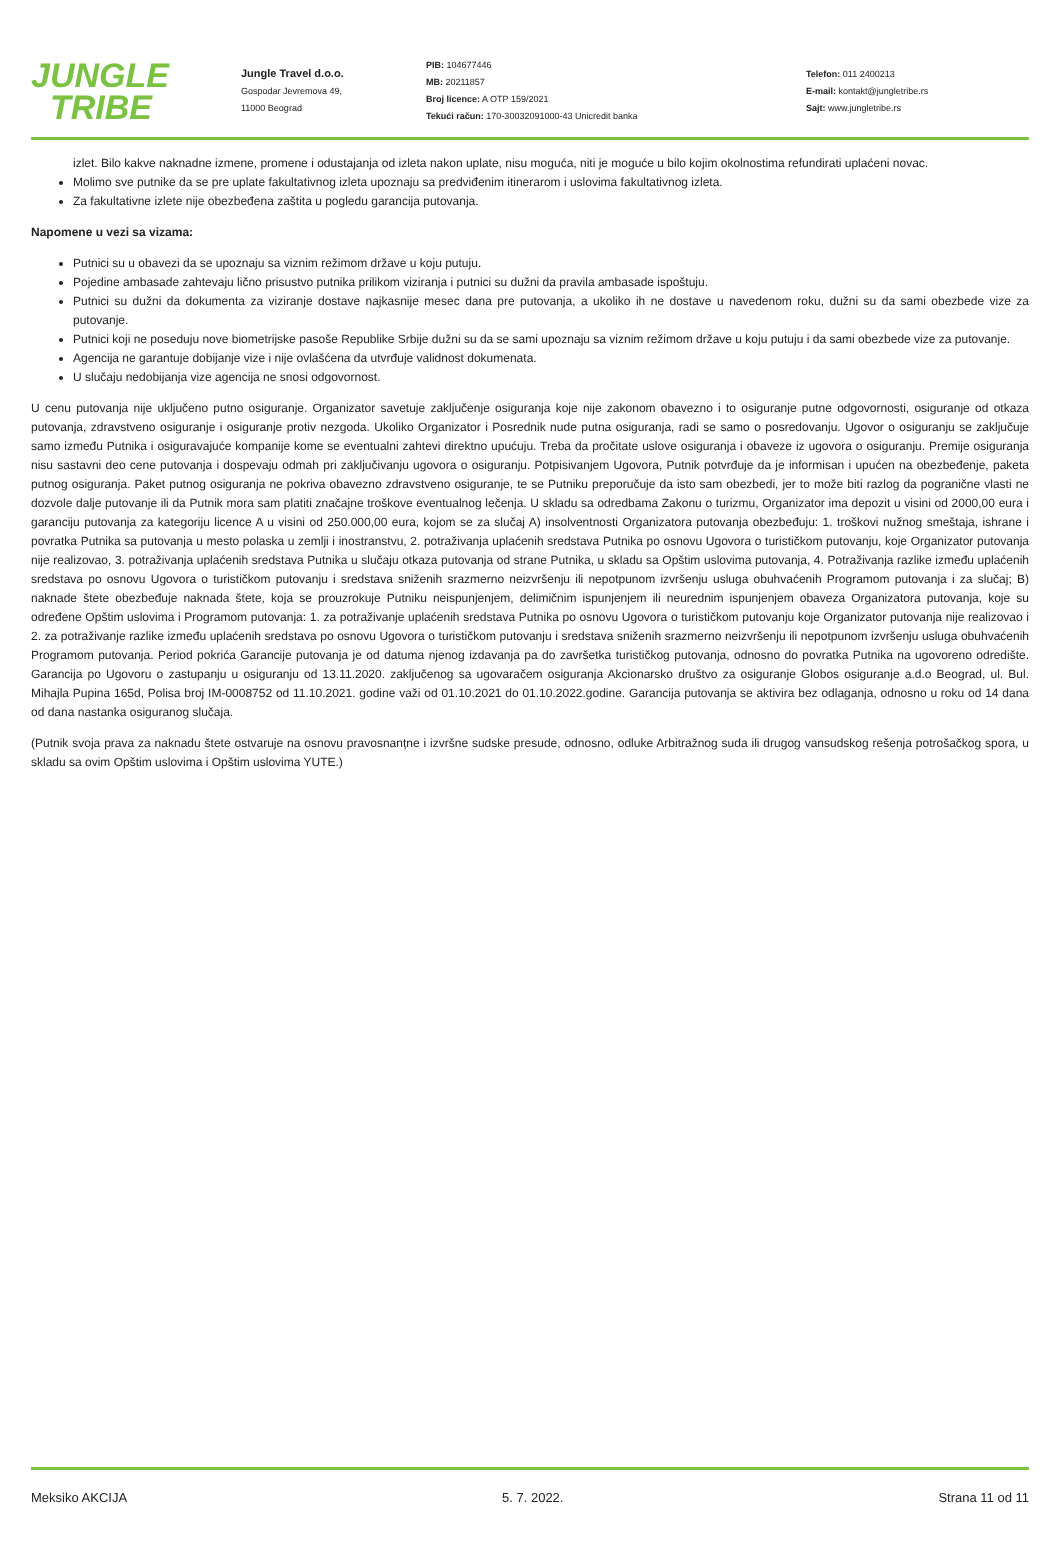JUNGLE
TRIBE
Jungle Travel d.o.o.
Gospodar Jevremova 49,
11000 Beograd
PIB: 104677446
MB: 20211857
Broj licence: A OTP 159/2021
Tekući račun: 170-30032091000-43 Unicredit banka
Telefon: 011 2400213
E-mail: kontakt@jungletribe.rs
Sajt: www.jungletribe.rs
izlet. Bilo kakve naknadne izmene, promene i odustajanja od izleta nakon uplate, nisu moguća, niti je moguće u bilo kojim okolnostima refundirati uplaćeni novac.
Molimo sve putnike da se pre uplate fakultativnog izleta upoznaju sa predviđenim itinerarom i uslovima fakultativnog izleta.
Za fakultativne izlete nije obezbeđena zaštita u pogledu garancija putovanja.
Napomene u vezi sa vizama:
Putnici su u obavezi da se upoznaju sa viznim režimom države u koju putuju.
Pojedine ambasade zahtevaju lično prisustvo putnika prilikom viziranja i putnici su dužni da pravila ambasade ispoštuju.
Putnici su dužni da dokumenta za viziranje dostave najkasnije mesec dana pre putovanja, a ukoliko ih ne dostave u navedenom roku, dužni su da sami obezbede vize za putovanje.
Putnici koji ne poseduju nove biometrijske pasoše Republike Srbije dužni su da se sami upoznaju sa viznim režimom države u koju putuju i da sami obezbede vize za putovanje.
Agencija ne garantuje dobijanje vize i nije ovlašćena da utvrđuje validnost dokumenata.
U slučaju nedobijanja vize agencija ne snosi odgovornost.
U cenu putovanja nije uključeno putno osiguranje. Organizator savetuje zaključenje osiguranja koje nije zakonom obavezno i to osiguranje putne odgovornosti, osiguranje od otkaza putovanja, zdravstveno osiguranje i osiguranje protiv nezgoda. Ukoliko Organizator i Posrednik nude putna osiguranja, radi se samo o posredovanju. Ugovor o osiguranju se zaključuje samo između Putnika i osiguravajuće kompanije kome se eventualni zahtevi direktno upućuju. Treba da pročitate uslove osiguranja i obaveze iz ugovora o osiguranju. Premije osiguranja nisu sastavni deo cene putovanja i dospevaju odmah pri zaključivanju ugovora o osiguranju. Potpisivanjem Ugovora, Putnik potvrđuje da je informisan i upućen na obezbeđenje, paketa putnog osiguranja. Paket putnog osiguranja ne pokriva obavezno zdravstveno osiguranje, te se Putniku preporučuje da isto sam obezbedi, jer to može biti razlog da pogranične vlasti ne dozvole dalje putovanje ili da Putnik mora sam platiti značajne troškove eventualnog lečenja. U skladu sa odredbama Zakonu o turizmu, Organizator ima depozit u visini od 2000,00 eura i garanciju putovanja za kategoriju licence A u visini od 250.000,00 eura, kojom se za slučaj A) insolventnosti Organizatora putovanja obezbeđuju: 1. troškovi nužnog smeštaja, ishrane i povratka Putnika sa putovanja u mesto polaska u zemlji i inostranstvu, 2. potraživanja uplaćenih sredstava Putnika po osnovu Ugovora o turističkom putovanju, koje Organizator putovanja nije realizovao, 3. potraživanja uplaćenih sredstava Putnika u slučaju otkaza putovanja od strane Putnika, u skladu sa Opštim uslovima putovanja, 4. Potraživanja razlike između uplaćenih sredstava po osnovu Ugovora o turističkom putovanju i sredstava sniženih srazmerno neizvršenju ili nepotpunom izvršenju usluga obuhvaćenih Programom putovanja i za slučaj; B) naknade štete obezbeđuje naknada štete, koja se prouzrokuje Putniku neispunjenjem, delimičnim ispunjenjem ili neurednim ispunjenjem obaveza Organizatora putovanja, koje su određene Opštim uslovima i Programom putovanja: 1. za potraživanje uplaćenih sredstava Putnika po osnovu Ugovora o turističkom putovanju koje Organizator putovanja nije realizovao i 2. za potraživanje razlike između uplaćenih sredstava po osnovu Ugovora o turističkom putovanju i sredstava sniženih srazmerno neizvršenju ili nepotpunom izvršenju usluga obuhvaćenih Programom putovanja. Period pokrića Garancije putovanja je od datuma njenog izdavanja pa do završetka turističkog putovanja, odnosno do povratka Putnika na ugovoreno odredište. Garancija po Ugovoru o zastupanju u osiguranju od 13.11.2020. zaključenog sa ugovaračem osiguranja Akcionarsko društvo za osiguranje Globos osiguranje a.d.o Beograd, ul. Bul. Mihajla Pupina 165d, Polisa broj IM-0008752 od 11.10.2021. godine važi od 01.10.2021 do 01.10.2022.godine. Garancija putovanja se aktivira bez odlaganja, odnosno u roku od 14 dana od dana nastanka osiguranog slučaja.
(Putnik svoja prava za naknadu štete ostvaruje na osnovu pravosnanțne i izvršne sudske presude, odnosno, odluke Arbitražnog suda ili drugog vansudskog rešenja potrošačkog spora, u skladu sa ovim Opštim uslovima i Opštim uslovima YUTE.)
Meksiko AKCIJA 5. 7. 2022. Strana 11 od 11